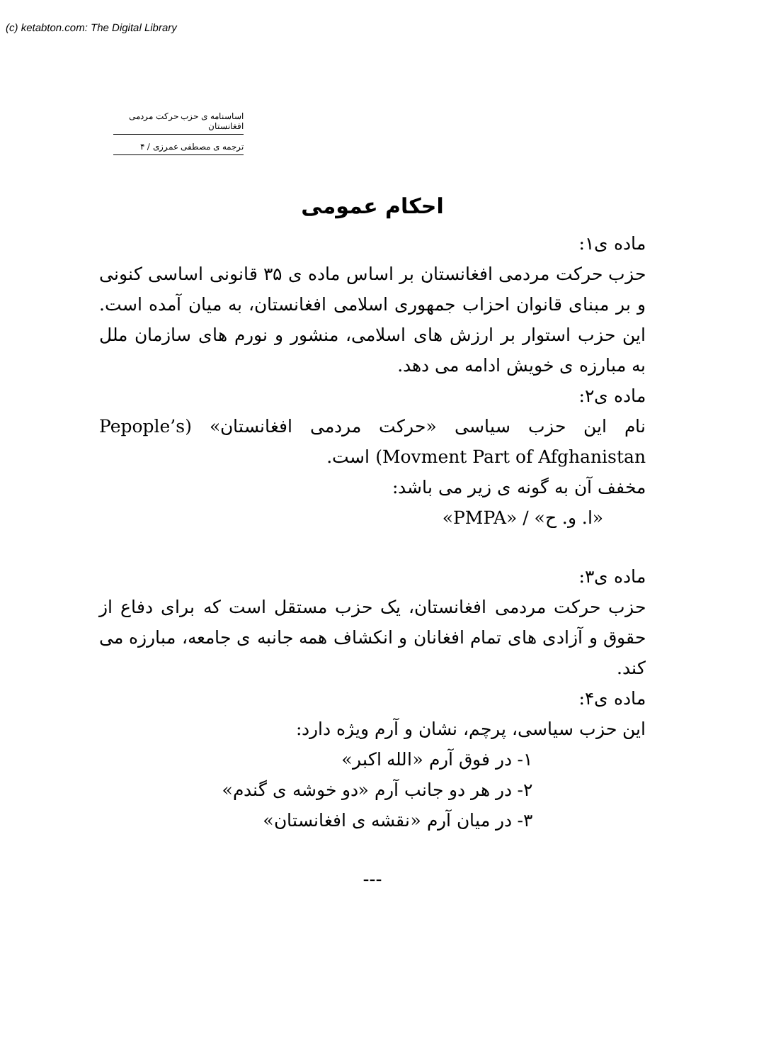(c) ketabton.com: The Digital Library
اساسنامه ی حزب حرکت مردمی افغانستان
ترجمه ی مصطفی عمرزی / ۴
احکام عمومی
ماده ی۱:
حزب حرکت مردمی افغانستان بر اساس ماده ی ۳۵ قانونی اساسی کنونی و بر مبنای قانوان احزاب جمهوری اسلامی افغانستان، به میان آمده است. این حزب استوار بر ارزش های اسلامی، منشور و نورم های سازمان ملل به مبارزه ی خویش ادامه می دهد.
ماده ی۲:
نام این حزب سیاسی «حرکت مردمی افغانستان» (Pepople’s Movment Part of Afghanistan) است.
مخفف آن به گونه ی زیر می باشد:
«ا. و. ح» / «PMPA»
ماده ی۳:
حزب حرکت مردمی افغانستان، یک حزب مستقل است که برای دفاع از حقوق و آزادی های تمام افغانان و انکشاف همه جانبه ی جامعه، مبارزه می کند.
ماده ی۴:
این حزب سیاسی، پرچم، نشان و آرم ویژه دارد:
۱- در فوق آرم «الله اکبر»
۲- در هر دو جانب آرم «دو خوشه ی گندم»
۳- در میان آرم «نقشه ی افغانستان»
---